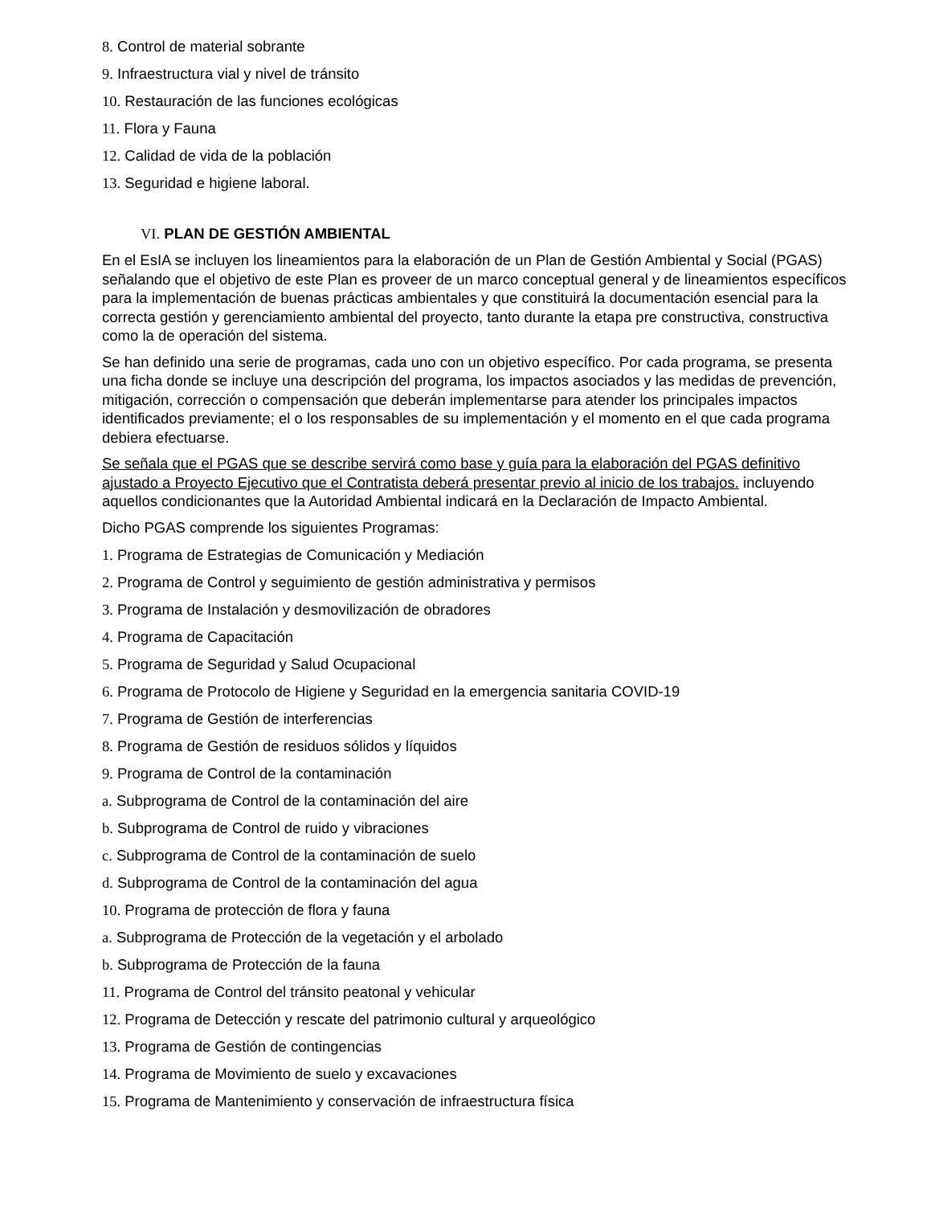8. Control de material sobrante
9. Infraestructura vial y nivel de tránsito
10. Restauración de las funciones ecológicas
11. Flora y Fauna
12. Calidad de vida de la población
13. Seguridad e higiene laboral.
VI. PLAN DE GESTIÓN AMBIENTAL
En el EsIA se incluyen los lineamientos para la elaboración de un Plan de Gestión Ambiental y Social (PGAS) señalando que el objetivo de este Plan es proveer de un marco conceptual general y de lineamientos específicos para la implementación de buenas prácticas ambientales y que constituirá la documentación esencial para la correcta gestión y gerenciamiento ambiental del proyecto, tanto durante la etapa pre constructiva, constructiva como la de operación del sistema.
Se han definido una serie de programas, cada uno con un objetivo específico. Por cada programa, se presenta una ficha donde se incluye una descripción del programa, los impactos asociados y las medidas de prevención, mitigación, corrección o compensación que deberán implementarse para atender los principales impactos identificados previamente; el o los responsables de su implementación y el momento en el que cada programa debiera efectuarse.
Se señala que el PGAS que se describe servirá como base y guía para la elaboración del PGAS definitivo ajustado a Proyecto Ejecutivo que el Contratista deberá presentar previo al inicio de los trabajos. incluyendo aquellos condicionantes que la Autoridad Ambiental indicará en la Declaración de Impacto Ambiental.
Dicho PGAS comprende los siguientes Programas:
1. Programa de Estrategias de Comunicación y Mediación
2. Programa de Control y seguimiento de gestión administrativa y permisos
3. Programa de Instalación y desmovilización de obradores
4. Programa de Capacitación
5. Programa de Seguridad y Salud Ocupacional
6. Programa de Protocolo de Higiene y Seguridad en la emergencia sanitaria COVID-19
7. Programa de Gestión de interferencias
8. Programa de Gestión de residuos sólidos y líquidos
9. Programa de Control de la contaminación
a. Subprograma de Control de la contaminación del aire
b. Subprograma de Control de ruido y vibraciones
c. Subprograma de Control de la contaminación de suelo
d. Subprograma de Control de la contaminación del agua
10. Programa de protección de flora y fauna
a. Subprograma de Protección de la vegetación y el arbolado
b. Subprograma de Protección de la fauna
11. Programa de Control del tránsito peatonal y vehicular
12. Programa de Detección y rescate del patrimonio cultural y arqueológico
13. Programa de Gestión de contingencias
14. Programa de Movimiento de suelo y excavaciones
15. Programa de Mantenimiento y conservación de infraestructura física